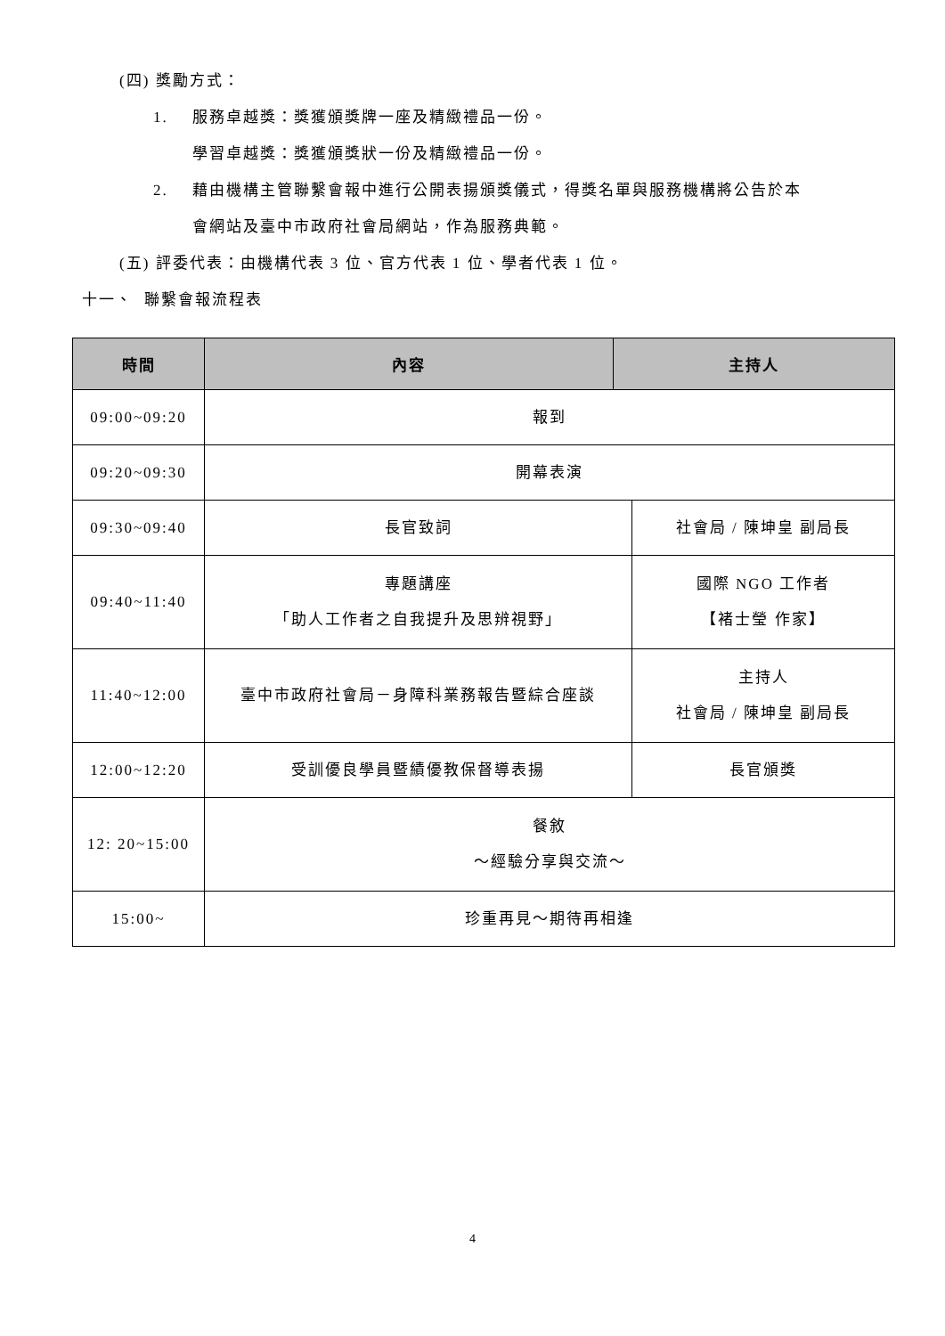(四) 獎勵方式：
1. 服務卓越獎：獎獲頒獎牌一座及精緻禮品一份。
學習卓越獎：獎獲頒獎狀一份及精緻禮品一份。
2. 藉由機構主管聯繫會報中進行公開表揚頒獎儀式，得獎名單與服務機構將公告於本
會網站及臺中市政府社會局網站，作為服務典範。
(五) 評委代表：由機構代表 3 位、官方代表 1 位、學者代表 1 位。
十一、 聯繫會報流程表
| 時間 | 內容 | 主持人 | |
| --- | --- | --- | --- |
| 09:00~09:20 | 報到 | | |
| 09:20~09:30 | 開幕表演 | | |
| 09:30~09:40 | 長官致詞 | | 社會局 / 陳坤皇 副局長 |
| 09:40~11:40 | 專題講座 「助人工作者之自我提升及思辨視野」 | | 國際 NGO 工作者 【褚士瑩 作家】 |
| 11:40~12:00 | 臺中市政府社會局－身障科業務報告暨綜合座談 | | 主持人 社會局 / 陳坤皇 副局長 |
| 12:00~12:20 | 受訓優良學員暨績優教保督導表揚 | | 長官頒獎 |
| 12: 20~15:00 | 餐敘 ～經驗分享與交流～ | | |
| 15:00~ | 珍重再見～期待再相逢 | | |
4